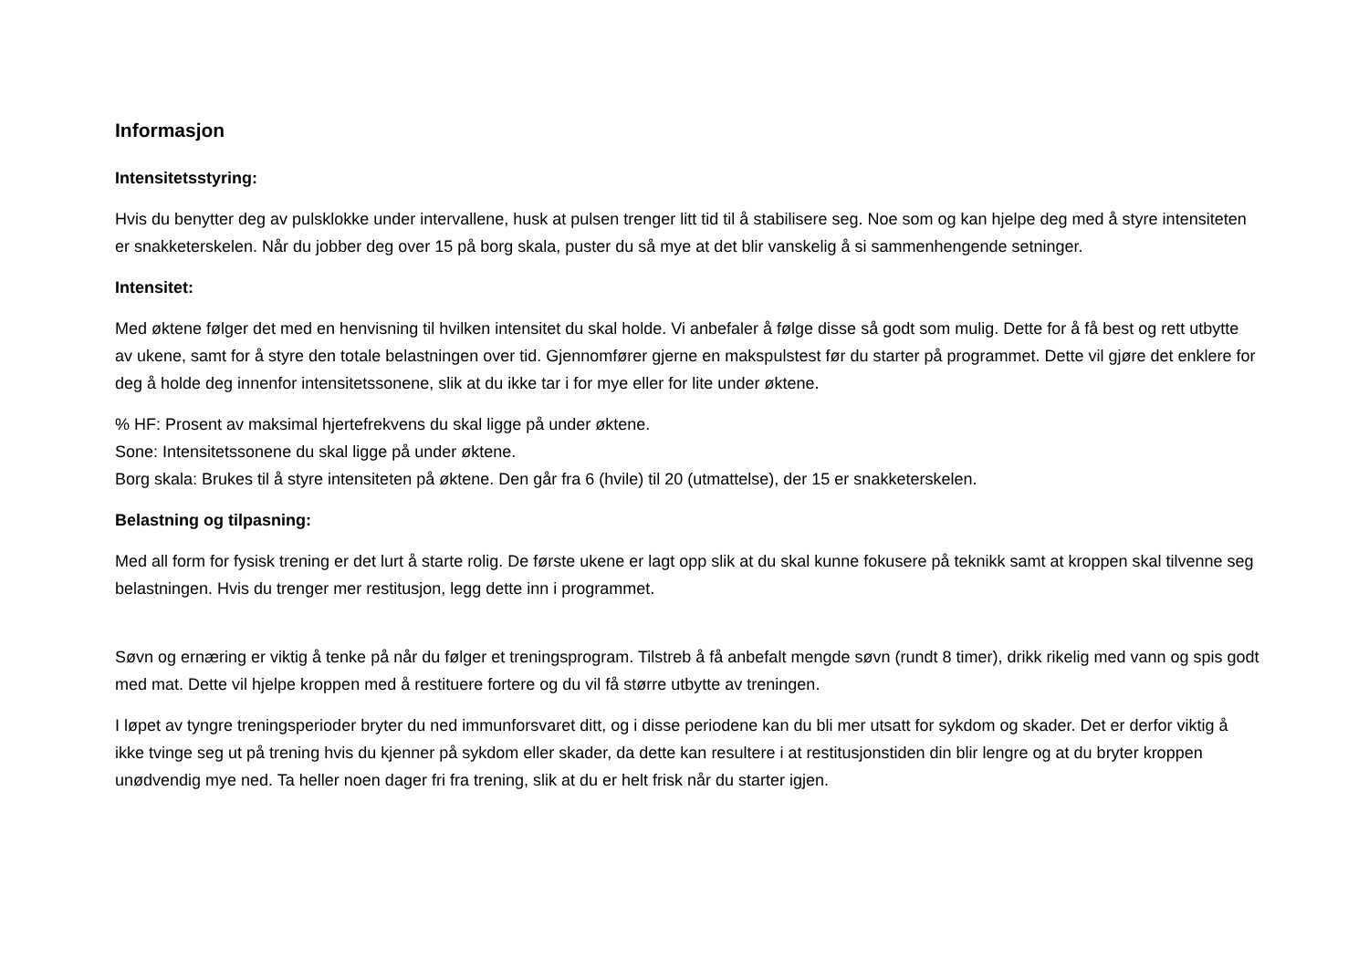Informasjon
Intensitetsstyring:
Hvis du benytter deg av pulsklokke under intervallene, husk at pulsen trenger litt tid til å stabilisere seg. Noe som og kan hjelpe deg med å styre intensiteten er snakketerskelen. Når du jobber deg over 15 på borg skala, puster du så mye at det blir vanskelig å si sammenhengende setninger.
Intensitet:
Med øktene følger det med en henvisning til hvilken intensitet du skal holde. Vi anbefaler å følge disse så godt som mulig. Dette for å få best og rett utbytte av ukene, samt for å styre den totale belastningen over tid. Gjennomfører gjerne en makspulstest før du starter på programmet. Dette vil gjøre det enklere for deg å holde deg innenfor intensitetssonene, slik at du ikke tar i for mye eller for lite under øktene.
% HF: Prosent av maksimal hjertefrekvens du skal ligge på under øktene.
Sone: Intensitetssonene du skal ligge på under øktene.
Borg skala: Brukes til å styre intensiteten på øktene. Den går fra 6 (hvile) til 20 (utmattelse), der 15 er snakketerskelen.
Belastning og tilpasning:
Med all form for fysisk trening er det lurt å starte rolig. De første ukene er lagt opp slik at du skal kunne fokusere på teknikk samt at kroppen skal tilvenne seg belastningen. Hvis du trenger mer restitusjon, legg dette inn i programmet.
Søvn og ernæring er viktig å tenke på når du følger et treningsprogram. Tilstreb å få anbefalt mengde søvn (rundt 8 timer), drikk rikelig med vann og spis godt med mat. Dette vil hjelpe kroppen med å restituere fortere og du vil få større utbytte av treningen.
I løpet av tyngre treningsperioder bryter du ned immunforsvaret ditt, og i disse periodene kan du bli mer utsatt for sykdom og skader. Det er derfor viktig å ikke tvinge seg ut på trening hvis du kjenner på sykdom eller skader, da dette kan resultere i at restitusjonstiden din blir lengre og at du bryter kroppen unødvendig mye ned. Ta heller noen dager fri fra trening, slik at du er helt frisk når du starter igjen.